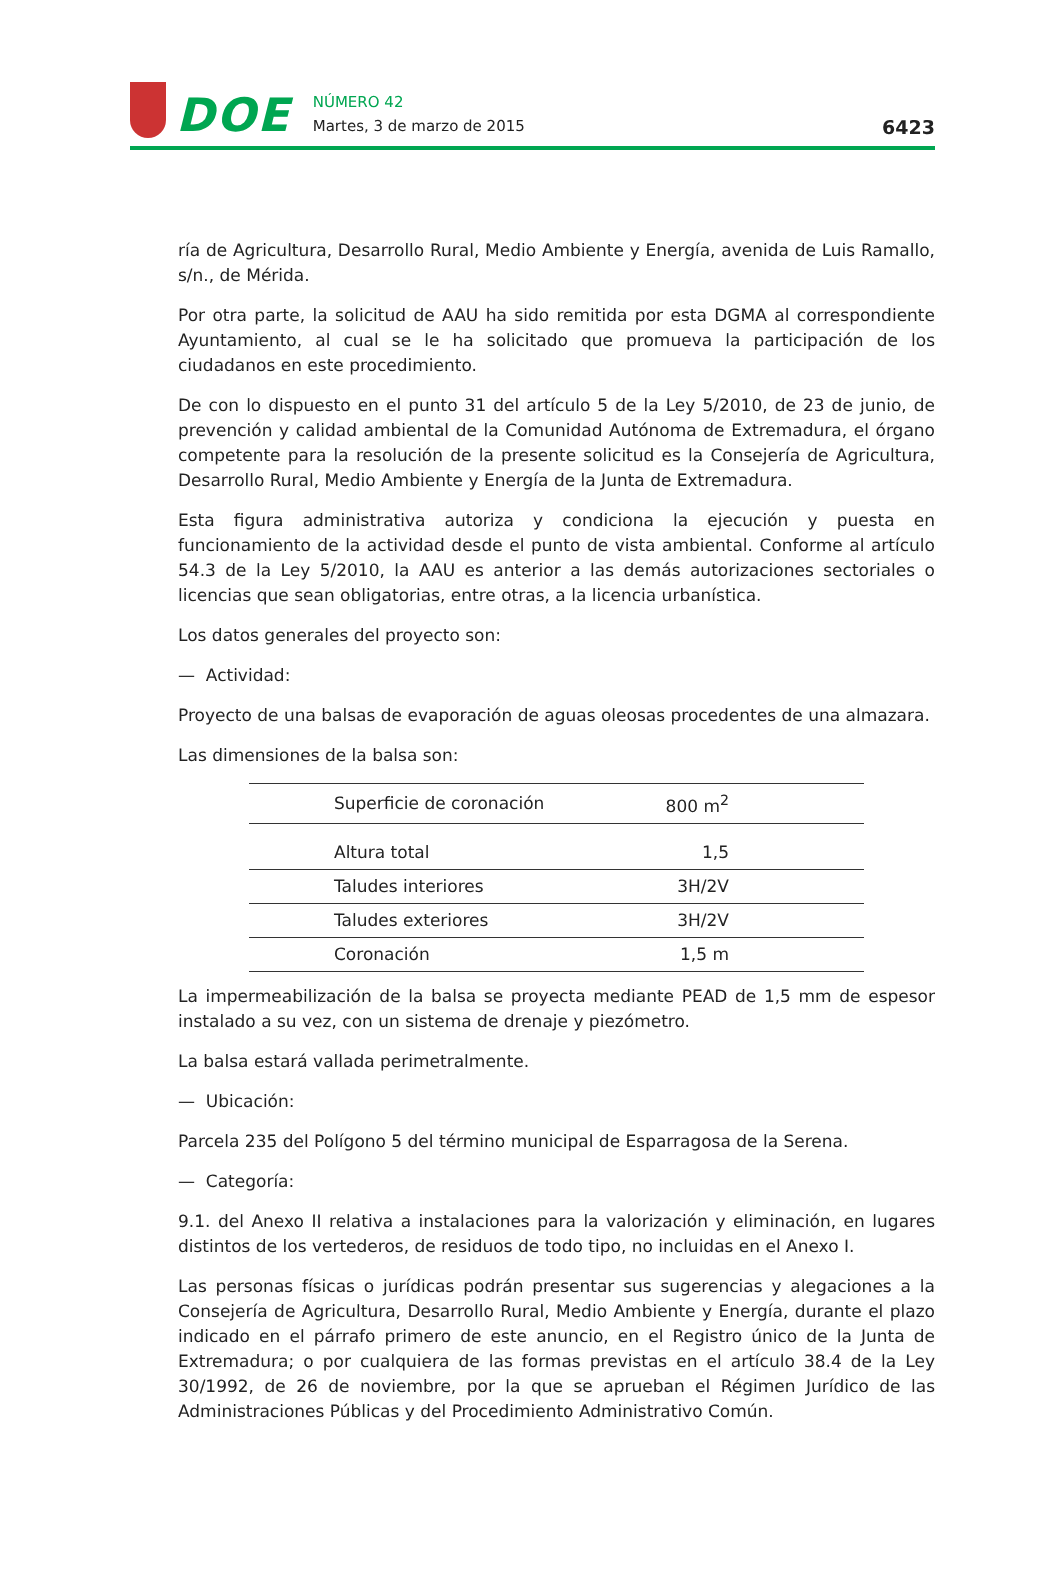DOE
NÚMERO 42
Martes, 3 de marzo de 2015
6423
ría de Agricultura, Desarrollo Rural, Medio Ambiente y Energía, avenida de Luis Ramallo, s/n., de Mérida.
Por otra parte, la solicitud de AAU ha sido remitida por esta DGMA al correspondiente Ayuntamiento, al cual se le ha solicitado que promueva la participación de los ciudadanos en este procedimiento.
De con lo dispuesto en el punto 31 del artículo 5 de la Ley 5/2010, de 23 de junio, de prevención y calidad ambiental de la Comunidad Autónoma de Extremadura, el órgano competente para la resolución de la presente solicitud es la Consejería de Agricultura, Desarrollo Rural, Medio Ambiente y Energía de la Junta de Extremadura.
Esta figura administrativa autoriza y condiciona la ejecución y puesta en funcionamiento de la actividad desde el punto de vista ambiental. Conforme al artículo 54.3 de la Ley 5/2010, la AAU es anterior a las demás autorizaciones sectoriales o licencias que sean obligatorias, entre otras, a la licencia urbanística.
Los datos generales del proyecto son:
— Actividad:
Proyecto de una balsas de evaporación de aguas oleosas procedentes de una almazara.
Las dimensiones de la balsa son:
| Superficie de coronación | 800 m<sup>2</sup> |
| Altura total | 1,5 |
| Taludes interiores | 3H/2V |
| Taludes exteriores | 3H/2V |
| Coronación | 1,5 m |
La impermeabilización de la balsa se proyecta mediante PEAD de 1,5 mm de espesor instalado a su vez, con un sistema de drenaje y piezómetro.
La balsa estará vallada perimetralmente.
— Ubicación:
Parcela 235 del Polígono 5 del término municipal de Esparragosa de la Serena.
— Categoría:
9.1. del Anexo II relativa a instalaciones para la valorización y eliminación, en lugares distintos de los vertederos, de residuos de todo tipo, no incluidas en el Anexo I.
Las personas físicas o jurídicas podrán presentar sus sugerencias y alegaciones a la Consejería de Agricultura, Desarrollo Rural, Medio Ambiente y Energía, durante el plazo indicado en el párrafo primero de este anuncio, en el Registro único de la Junta de Extremadura; o por cualquiera de las formas previstas en el artículo 38.4 de la Ley 30/1992, de 26 de noviembre, por la que se aprueban el Régimen Jurídico de las Administraciones Públicas y del Procedimiento Administrativo Común.